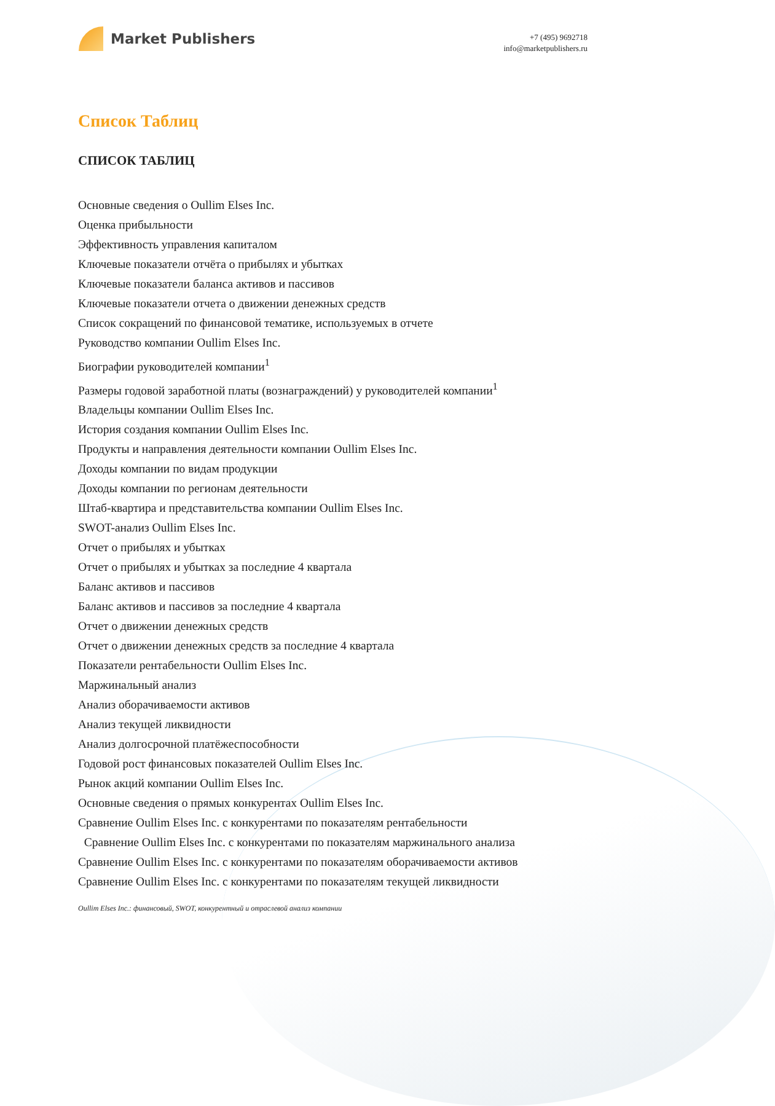Market Publishers
+7 (495) 9692718
info@marketpublishers.ru
Список Таблиц
СПИСОК ТАБЛИЦ
Основные сведения о Oullim Elses Inc.
Оценка прибыльности
Эффективность управления капиталом
Ключевые показатели отчёта о прибылях и убытках
Ключевые показатели баланса активов и пассивов
Ключевые показатели отчета о движении денежных средств
Список сокращений по финансовой тематике, используемых в отчете
Руководство компании Oullim Elses Inc.
Биографии руководителей компании<sup>1</sup>
Размеры годовой заработной платы (вознаграждений) у руководителей компании<sup>1</sup>
Владельцы компании Oullim Elses Inc.
История создания компании Oullim Elses Inc.
Продукты и направления деятельности компании Oullim Elses Inc.
Доходы компании по видам продукции
Доходы компании по регионам деятельности
Штаб-квартира и представительства компании Oullim Elses Inc.
SWOT-анализ Oullim Elses Inc.
Отчет о прибылях и убытках
Отчет о прибылях и убытках за последние 4 квартала
Баланс активов и пассивов
Баланс активов и пассивов за последние 4 квартала
Отчет о движении денежных средств
Отчет о движении денежных средств за последние 4 квартала
Показатели рентабельности Oullim Elses Inc.
Маржинальный анализ
Анализ оборачиваемости активов
Анализ текущей ликвидности
Анализ долгосрочной платёжеспособности
Годовой рост финансовых показателей Oullim Elses Inc.
Рынок акций компании Oullim Elses Inc.
Основные сведения о прямых конкурентах Oullim Elses Inc.
Сравнение Oullim Elses Inc. с конкурентами по показателям рентабельности
Сравнение Oullim Elses Inc. с конкурентами по показателям маржинального анализа
Сравнение Oullim Elses Inc. с конкурентами по показателям оборачиваемости активов
Сравнение Oullim Elses Inc. с конкурентами по показателям текущей ликвидности
Oullim Elses Inc.: финансовый, SWOT, конкурентный и отраслевой анализ компании